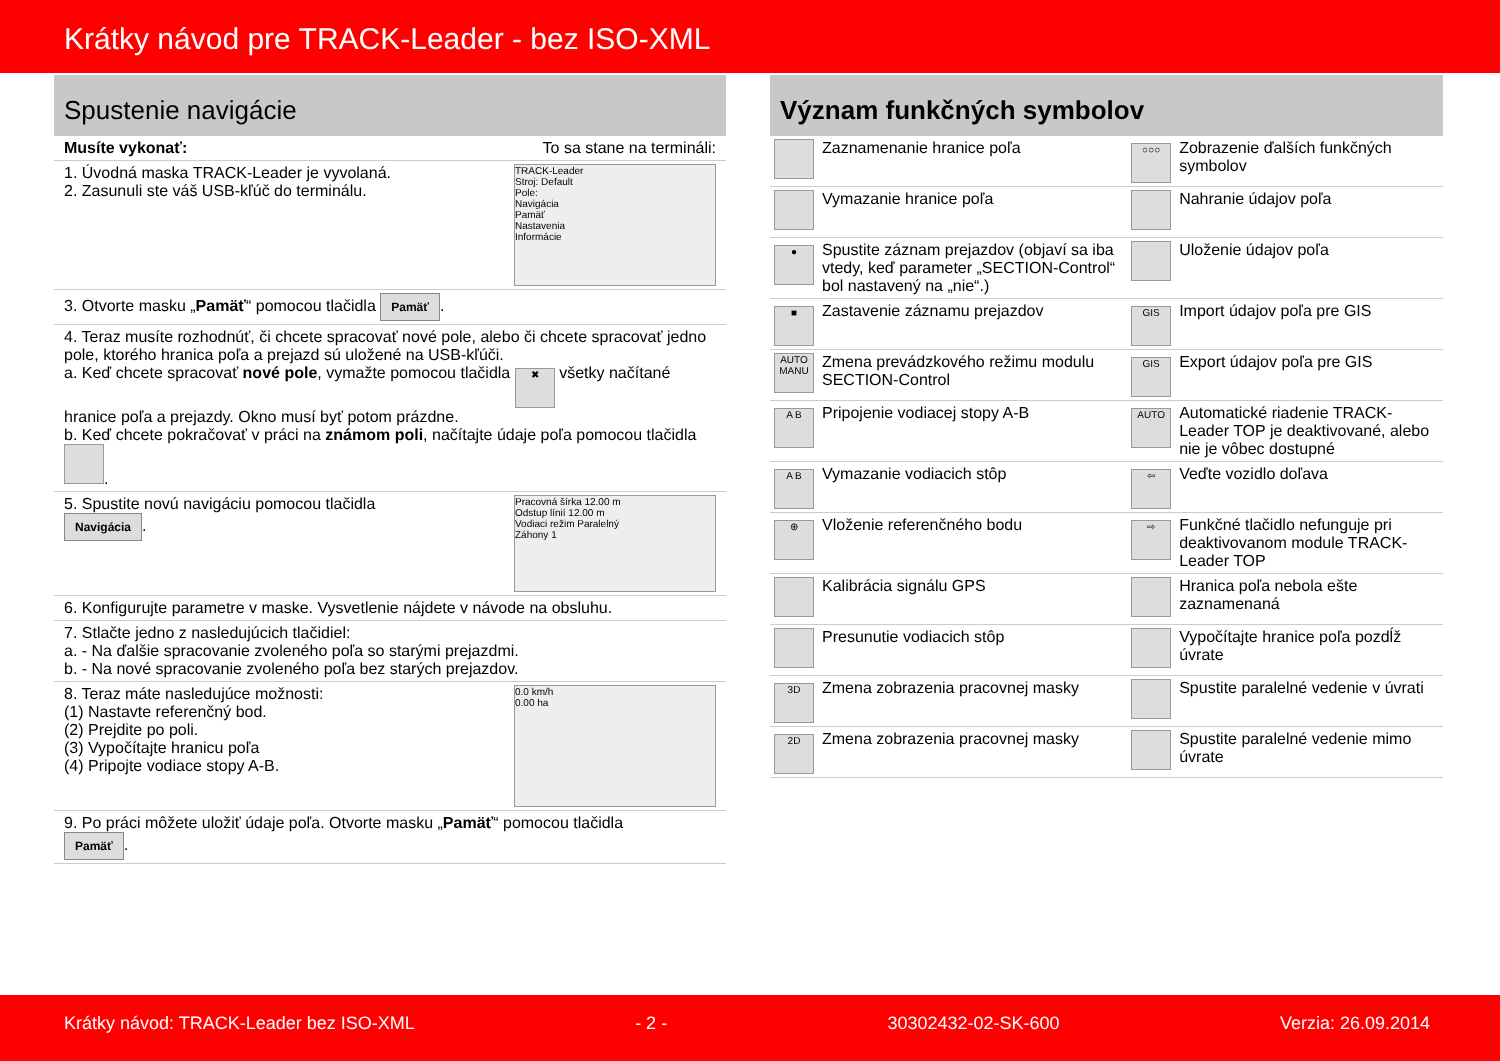Krátky návod pre TRACK-Leader - bez ISO-XML
Spustenie navigácie
Musíte vykonať: To sa stane na termináli:
1. Úvodná maska TRACK-Leader je vyvolaná.
2. Zasunuli ste váš USB-kľúč do terminálu.
TRACK-Leader
Stroj: Default
Pole:
Navigácia
Pamäť
Nastavenia
Informácie
3. Otvorte masku „Pamäť“ pomocou tlačidla Pamäť.
4. Teraz musíte rozhodnúť, či chcete spracovať nové pole, alebo či chcete spracovať jedno pole, ktorého hranica poľa a prejazd sú uložené na USB-kľúči.
a. Keď chcete spracovať nové pole, vymažte pomocou tlačidla ✖ všetky načítané hranice poľa a prejazdy. Okno musí byť potom prázdne.
b. Keď chcete pokračovať v práci na známom poli, načítajte údaje poľa pomocou tlačidla .
5. Spustite novú navigáciu pomocou tlačidla
Navigácia.
Pracovná šírka 12.00 m
Odstup línií 12.00 m
Vodiaci režim Paralelný
Záhony 1
6. Konfigurujte parametre v maske. Vysvetlenie nájdete v návode na obsluhu.
7. Stlačte jedno z nasledujúcich tlačidiel:
a. - Na ďalšie spracovanie zvoleného poľa so starými prejazdmi.
b. - Na nové spracovanie zvoleného poľa bez starých prejazdov.
8. Teraz máte nasledujúce možnosti:
(1) Nastavte referenčný bod.
(2) Prejdite po poli.
(3) Vypočítajte hranicu poľa
(4) Pripojte vodiace stopy A-B.
0.0 km/h
0.00 ha
9. Po práci môžete uložiť údaje poľa. Otvorte masku „Pamäť“ pomocou tlačidla
Pamäť.
Význam funkčných symbolov
| | Zaznamenanie hranice poľa | ○○○ | Zobrazenie ďalších funkčných symbolov |
| | Vymazanie hranice poľa | | Nahranie údajov poľa |
| ● | Spustite záznam prejazdov (objaví sa iba vtedy, keď parameter „SECTION-Control“ bol nastavený na „nie“.) | | Uloženie údajov poľa |
| ■ | Zastavenie záznamu prejazdov | GIS | Import údajov poľa pre GIS |
| AUTO MANU | Zmena prevádzkového režimu modulu SECTION-Control | GIS | Export údajov poľa pre GIS |
| A B | Pripojenie vodiacej stopy A-B | AUTO | Automatické riadenie TRACK-Leader TOP je deaktivované, alebo nie je vôbec dostupné |
| A B | Vymazanie vodiacich stôp | ⇦ | Veďte vozidlo doľava |
| ⊕ | Vloženie referenčného bodu | ⇨ | Funkčné tlačidlo nefunguje pri deaktivovanom module TRACK-Leader TOP |
| | Kalibrácia signálu GPS | | Hranica poľa nebola ešte zaznamenaná |
| | Presunutie vodiacich stôp | | Vypočítajte hranice poľa pozdĺž úvrate |
| 3D | Zmena zobrazenia pracovnej masky | | Spustite paralelné vedenie v úvrati |
| 2D | Zmena zobrazenia pracovnej masky | | Spustite paralelné vedenie mimo úvrate |
Krátky návod: TRACK-Leader bez ISO-XML - 2 - 30302432-02-SK-600 Verzia: 26.09.2014